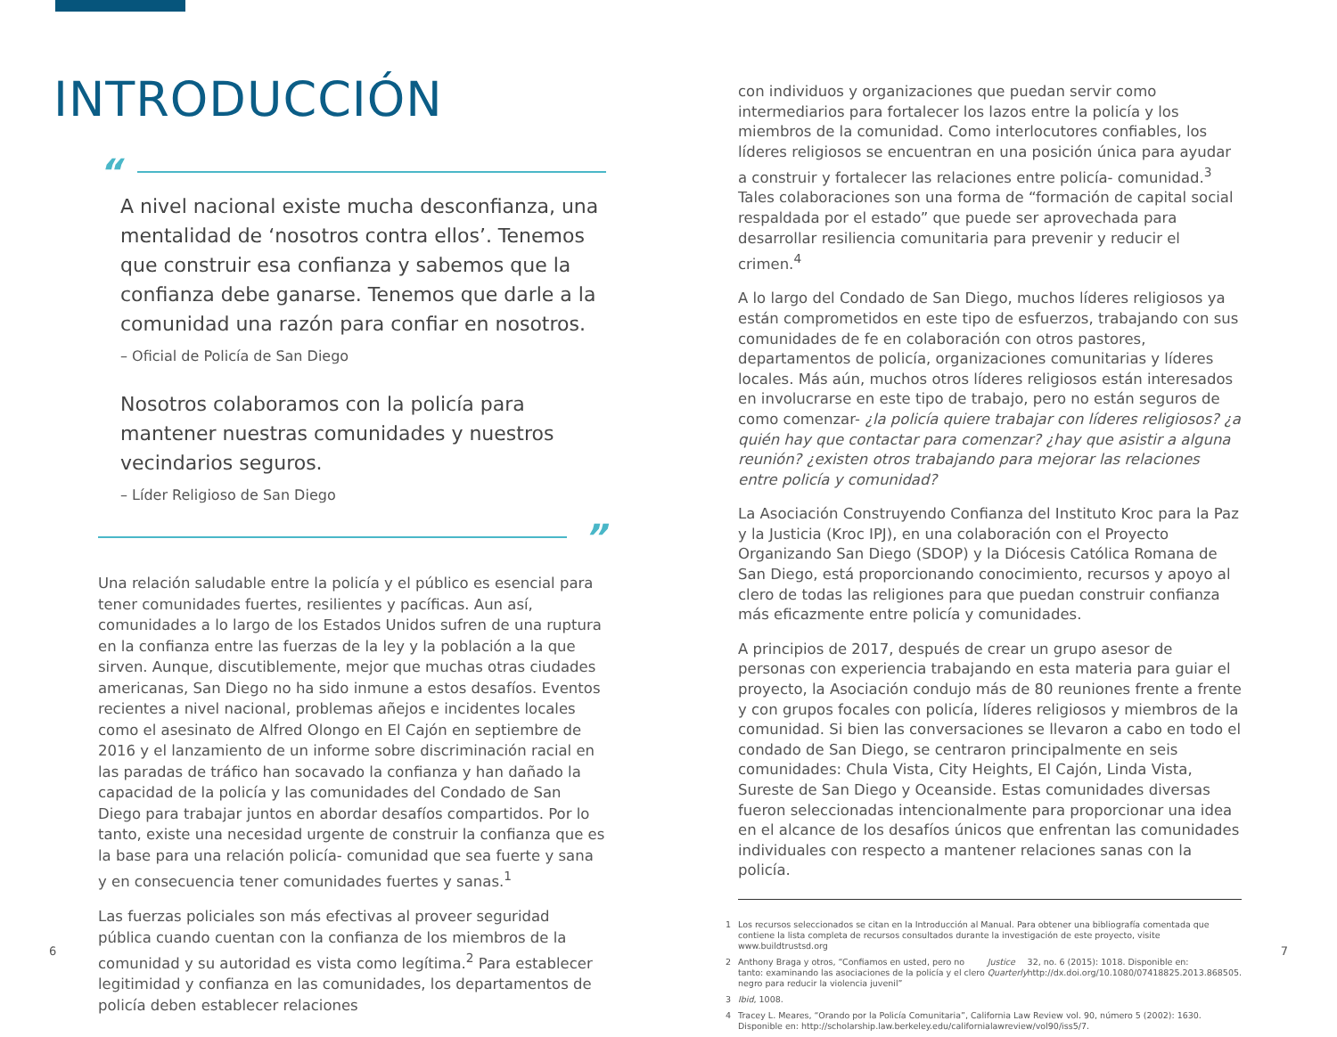INTRODUCCIÓN
“
A nivel nacional existe mucha desconfianza, una mentalidad de ‘nosotros contra ellos’. Tenemos que construir esa confianza y sabemos que la confianza debe ganarse. Tenemos que darle a la comunidad una razón para confiar en nosotros.
– Oficial de Policía de San Diego
Nosotros colaboramos con la policía para mantener nuestras comunidades y nuestros vecindarios seguros.
– Líder Religioso de San Diego
”
Una relación saludable entre la policía y el público es esencial para tener comunidades fuertes, resilientes y pacíficas. Aun así, comunidades a lo largo de los Estados Unidos sufren de una ruptura en la confianza entre las fuerzas de la ley y la población a la que sirven. Aunque, discutiblemente, mejor que muchas otras ciudades americanas, San Diego no ha sido inmune a estos desafíos. Eventos recientes a nivel nacional, problemas añejos e incidentes locales como el asesinato de Alfred Olongo en El Cajón en septiembre de 2016 y el lanzamiento de un informe sobre discriminación racial en las paradas de tráfico han socavado la confianza y han dañado la capacidad de la policía y las comunidades del Condado de San Diego para trabajar juntos en abordar desafíos compartidos. Por lo tanto, existe una necesidad urgente de construir la confianza que es la base para una relación policía- comunidad que sea fuerte y sana y en consecuencia tener comunidades fuertes y sanas.<sup>1</sup>
Las fuerzas policiales son más efectivas al proveer seguridad pública cuando cuentan con la confianza de los miembros de la comunidad y su autoridad es vista como legítima.<sup>2</sup> Para establecer legitimidad y confianza en las comunidades, los departamentos de policía deben establecer relaciones
con individuos y organizaciones que puedan servir como intermediarios para fortalecer los lazos entre la policía y los miembros de la comunidad. Como interlocutores confiables, los líderes religiosos se encuentran en una posición única para ayudar a construir y fortalecer las relaciones entre policía- comunidad.<sup>3</sup> Tales colaboraciones son una forma de “formación de capital social respaldada por el estado” que puede ser aprovechada para desarrollar resiliencia comunitaria para prevenir y reducir el crimen.<sup>4</sup>
A lo largo del Condado de San Diego, muchos líderes religiosos ya están comprometidos en este tipo de esfuerzos, trabajando con sus comunidades de fe en colaboración con otros pastores, departamentos de policía, organizaciones comunitarias y líderes locales. Más aún, muchos otros líderes religiosos están interesados en involucrarse en este tipo de trabajo, pero no están seguros de como comenzar- ¿la policía quiere trabajar con líderes religiosos? ¿a quién hay que contactar para comenzar? ¿hay que asistir a alguna reunión? ¿existen otros trabajando para mejorar las relaciones entre policía y comunidad?
La Asociación Construyendo Confianza del Instituto Kroc para la Paz y la Justicia (Kroc IPJ), en una colaboración con el Proyecto Organizando San Diego (SDOP) y la Diócesis Católica Romana de San Diego, está proporcionando conocimiento, recursos y apoyo al clero de todas las religiones para que puedan construir confianza más eficazmente entre policía y comunidades.
A principios de 2017, después de crear un grupo asesor de personas con experiencia trabajando en esta materia para guiar el proyecto, la Asociación condujo más de 80 reuniones frente a frente y con grupos focales con policía, líderes religiosos y miembros de la comunidad. Si bien las conversaciones se llevaron a cabo en todo el condado de San Diego, se centraron principalmente en seis comunidades: Chula Vista, City Heights, El Cajón, Linda Vista, Sureste de San Diego y Oceanside. Estas comunidades diversas fueron seleccionadas intencionalmente para proporcionar una idea en el alcance de los desafíos únicos que enfrentan las comunidades individuales con respecto a mantener relaciones sanas con la policía.
1 Los recursos seleccionados se citan en la Introducción al Manual. Para obtener una bibliografía comentada que contiene la lista completa de recursos consultados durante la investigación de este proyecto, visite www.buildtrustsd.org
2 Anthony Braga y otros, “Confiamos en usted, pero no tanto: examinando las asociaciones de la policía y el clero negro para reducir la violencia juvenil” Justice Quarterly 32, no. 6 (2015): 1018. Disponible en: http://dx.doi.org/10.1080/07418825.2013.868505.
3 Ibid, 1008.
4 Tracey L. Meares, “Orando por la Policía Comunitaria”, California Law Review vol. 90, número 5 (2002): 1630. Disponible en: http://scholarship.law.berkeley.edu/californialawreview/vol90/iss5/7.
6 7